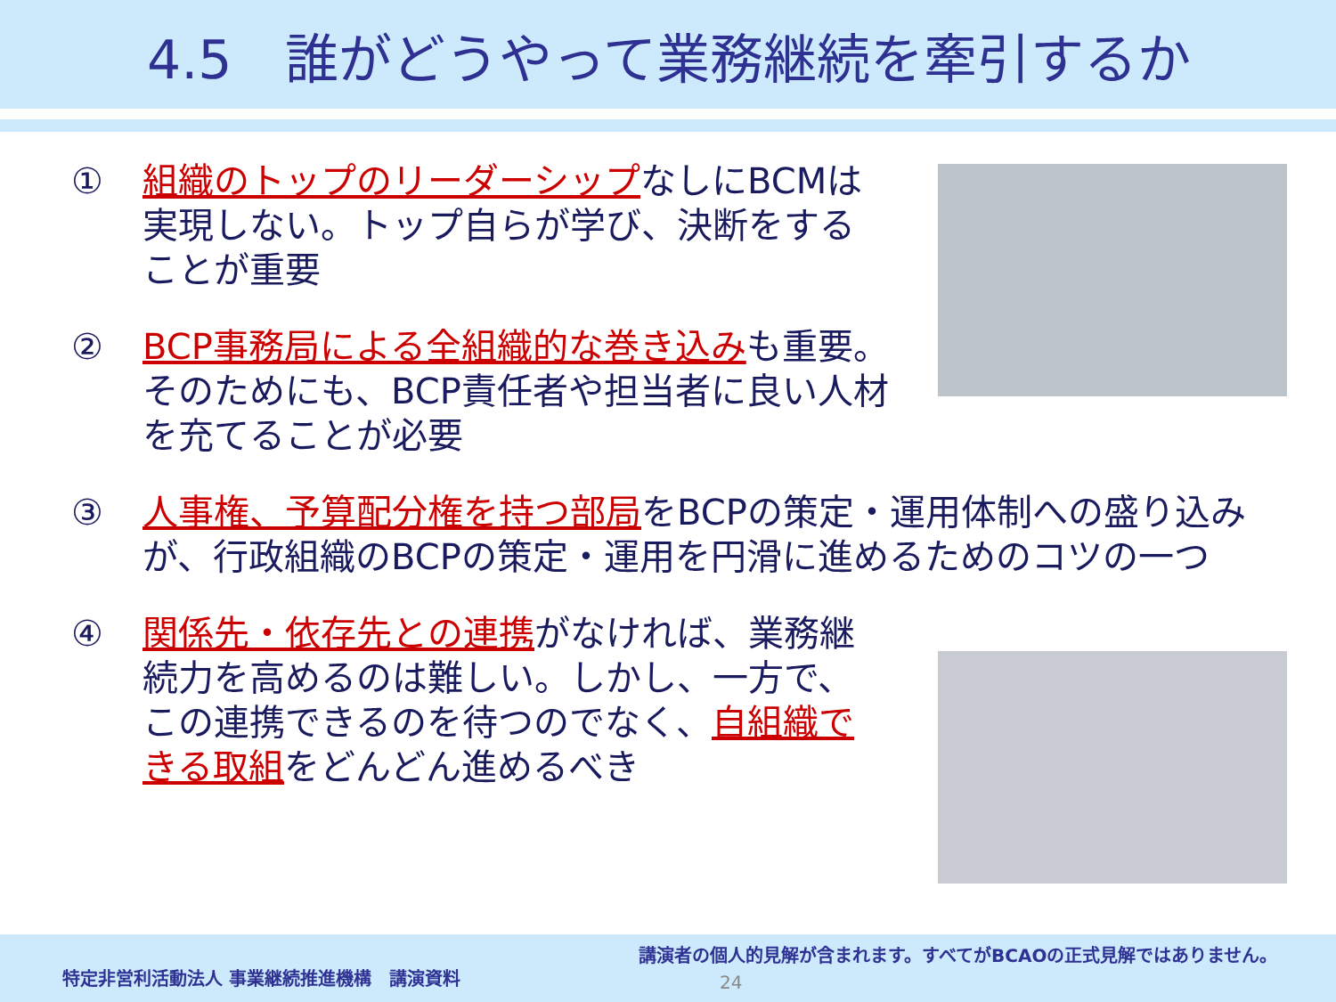4.5　誰がどうやって業務継続を牽引するか
① 組織のトップのリーダーシップなしにBCMは実現しない。トップ自らが学び、決断をすることが重要
② BCP事務局による全組織的な巻き込みも重要。そのためにも、BCP責任者や担当者に良い人材を充てることが必要
③ 人事権、予算配分権を持つ部局をBCPの策定・運用体制への盛り込みが、行政組織のBCPの策定・運用を円滑に進めるためのコツの一つ
④ 関係先・依存先との連携がなければ、業務継続力を高めるのは難しい。しかし、一方で、この連携できるのを待つのでなく、自組織できる取組をどんどん進めるべき
特定非営利活動法人 事業継続推進機構　講演資料
講演者の個人的見解が含まれます。すべてがBCAOの正式見解ではありません。
24